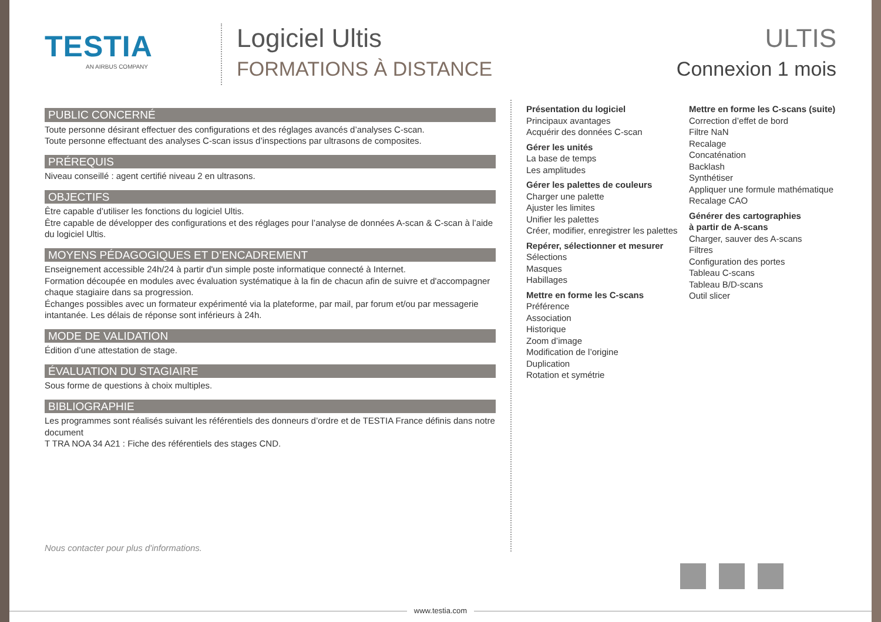TESTIA
AN AIRBUS COMPANY
Logiciel Ultis
FORMATIONS À DISTANCE
ULTIS
Connexion 1 mois
PUBLIC CONCERNÉ
Toute personne désirant effectuer des configurations et des réglages avancés d’analyses C-scan.
Toute personne effectuant des analyses C-scan issus d’inspections par ultrasons de composites.
PRÉREQUIS
Niveau conseillé : agent certifié niveau 2 en ultrasons.
OBJECTIFS
Être capable d’utiliser les fonctions du logiciel Ultis.
Être capable de développer des configurations et des réglages pour l’analyse de données A-scan & C-scan à l’aide du logiciel Ultis.
MOYENS PÉDAGOGIQUES ET D’ENCADREMENT
Enseignement accessible 24h/24 à partir d'un simple poste informatique connecté à Internet.
Formation découpée en modules avec évaluation systématique à la fin de chacun afin de suivre et d'accompagner chaque stagiaire dans sa progression.
Échanges possibles avec un formateur expérimenté via la plateforme, par mail, par forum et/ou par messagerie intantanée. Les délais de réponse sont inférieurs à 24h.
MODE DE VALIDATION
Édition d’une attestation de stage.
ÉVALUATION DU STAGIAIRE
Sous forme de questions à choix multiples.
BIBLIOGRAPHIE
Les programmes sont réalisés suivant les référentiels des donneurs d’ordre et de TESTIA France définis dans notre document
T TRA NOA 34 A21 : Fiche des référentiels des stages CND.
Présentation du logiciel
Principaux avantages
Acquérir des données C-scan
Gérer les unités
La base de temps
Les amplitudes
Gérer les palettes de couleurs
Charger une palette
Ajuster les limites
Unifier les palettes
Créer, modifier, enregistrer les palettes
Repérer, sélectionner et mesurer
Sélections
Masques
Habillages
Mettre en forme les C-scans
Préférence
Association
Historique
Zoom d’image
Modification de l’origine
Duplication
Rotation et symétrie
Mettre en forme les C-scans (suite)
Correction d’effet de bord
Filtre NaN
Recalage
Concaténation
Backlash
Synthétiser
Appliquer une formule mathématique
Recalage CAO
Générer des cartographies
à partir de A-scans
Charger, sauver des A-scans
Filtres
Configuration des portes
Tableau C-scans
Tableau B/D-scans
Outil slicer
Nous contacter pour plus d'informations.
www.testia.com